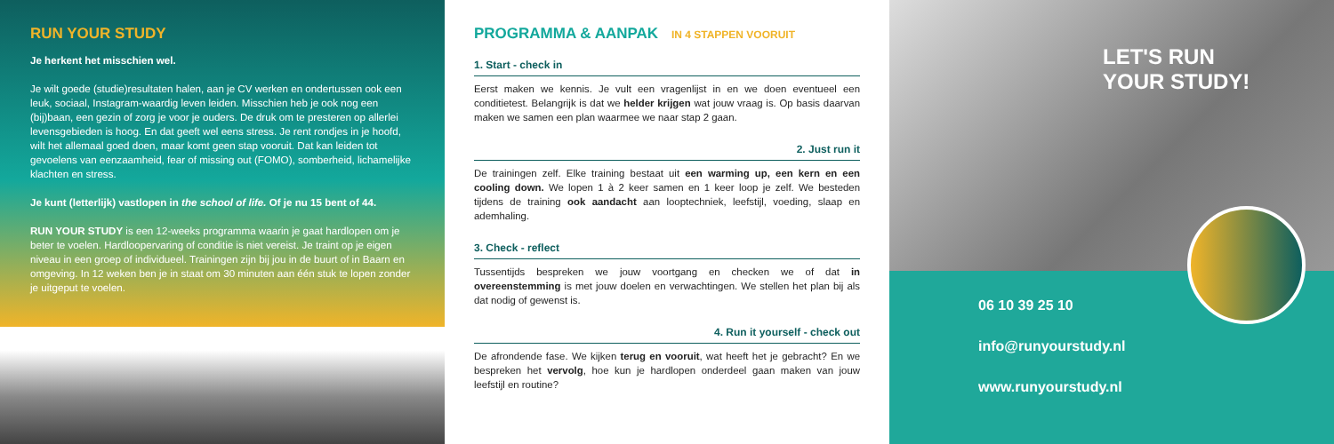RUN YOUR STUDY
Je herkent het misschien wel.
Je wilt goede (studie)resultaten halen, aan je CV werken en ondertussen ook een leuk, sociaal, Instagram-waardig leven leiden. Misschien heb je ook nog een (bij)baan, een gezin of zorg je voor je ouders. De druk om te presteren op allerlei levensgebieden is hoog. En dat geeft wel eens stress. Je rent rondjes in je hoofd, wilt het allemaal goed doen, maar komt geen stap vooruit. Dat kan leiden tot gevoelens van eenzaamheid, fear of missing out (FOMO), somberheid, lichamelijke klachten en stress.
Je kunt (letterlijk) vastlopen in the school of life. Of je nu 15 bent of 44.
RUN YOUR STUDY is een 12-weeks programma waarin je gaat hardlopen om je beter te voelen. Hardloopervaring of conditie is niet vereist. Je traint op je eigen niveau in een groep of individueel. Trainingen zijn bij jou in de buurt of in Baarn en omgeving. In 12 weken ben je in staat om 30 minuten aan één stuk te lopen zonder je uitgeput te voelen.
PROGRAMMA & AANPAK IN 4 STAPPEN VOORUIT
1. Start - check in
Eerst maken we kennis. Je vult een vragenlijst in en we doen eventueel een conditietest. Belangrijk is dat we helder krijgen wat jouw vraag is. Op basis daarvan maken we samen een plan waarmee we naar stap 2 gaan.
2. Just run it
De trainingen zelf. Elke training bestaat uit een warming up, een kern en een cooling down. We lopen 1 à 2 keer samen en 1 keer loop je zelf. We besteden tijdens de training ook aandacht aan looptechniek, leefstijl, voeding, slaap en ademhaling.
3. Check - reflect
Tussentijds bespreken we jouw voortgang en checken we of dat in overeenstemming is met jouw doelen en verwachtingen. We stellen het plan bij als dat nodig of gewenst is.
4. Run it yourself - check out
De afrondende fase. We kijken terug en vooruit, wat heeft het je gebracht? En we bespreken het vervolg, hoe kun je hardlopen onderdeel gaan maken van jouw leefstijl en routine?
LET'S RUN
YOUR STUDY!
06 10 39 25 10
info@runyourstudy.nl
www.runyourstudy.nl